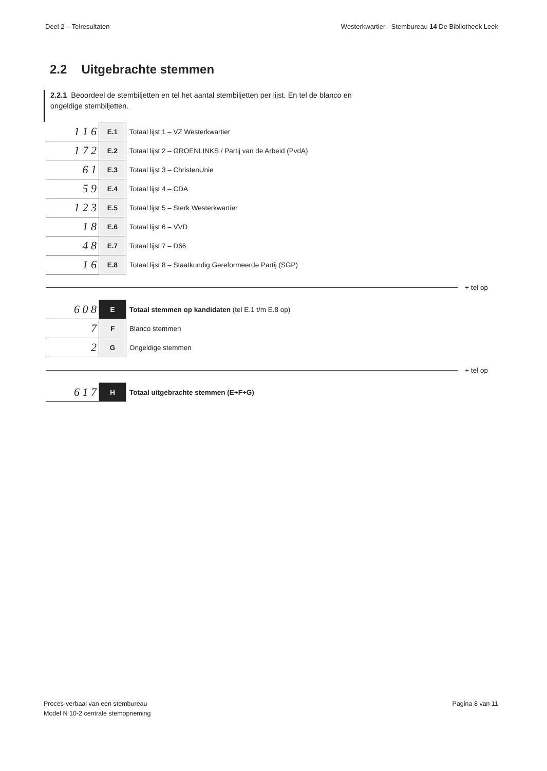Deel 2 – Telresultaten Westerkwartier - Stembureau 14 De Bibliotheek Leek
2.2 Uitgebrachte stemmen
2.2.1 Beoordeel de stembiljetten en tel het aantal stembiljetten per lijst. En tel de blanco en ongeldige stembiljetten.
| 1 1 6 | E.1 | Totaal lijst 1 – VZ Westerkwartier |
| 1 7 2 | E.2 | Totaal lijst 2 – GROENLINKS / Partij van de Arbeid (PvdA) |
| 6 1 | E.3 | Totaal lijst 3 – ChristenUnie |
| 5 9 | E.4 | Totaal lijst 4 – CDA |
| 1 2 3 | E.5 | Totaal lijst 5 – Sterk Westerkwartier |
| 1 8 | E.6 | Totaal lijst 6 – VVD |
| 4 8 | E.7 | Totaal lijst 7 – D66 |
| 1 6 | E.8 | Totaal lijst 8 – Staatkundig Gereformeerde Partij (SGP) |
+ tel op
| 6 0 8 | E | Totaal stemmen op kandidaten (tel E.1 t/m E.8 op) |
| 7 | F | Blanco stemmen |
| 2 | G | Ongeldige stemmen |
+ tel op
| 6 1 7 | H | Totaal uitgebrachte stemmen (E+F+G) |
Proces-verbaal van een stembureau
Model N 10-2 centrale stemopneming
Pagina 8 van 11